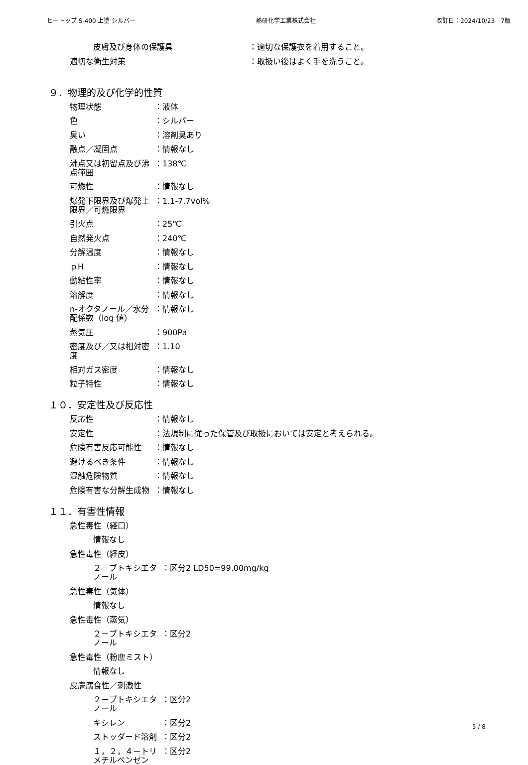ヒートップ S-400 上塗 シルバー 熱研化学工業株式会社 改訂日：2024/10/23　7版
皮膚及び身体の保護具 ：適切な保護衣を着用すること。
適切な衛生対策 ：取扱い後はよく手を洗うこと。
９．物理的及び化学的性質
物理状態 ：液体
色 ：シルバー
臭い ：溶剤臭あり
融点／凝固点 ：情報なし
沸点又は初留点及び沸点範囲 ：138℃
可燃性 ：情報なし
爆発下限界及び爆発上限界／可燃限界 ：1.1-7.7vol%
引火点 ：25℃
自然発火点 ：240℃
分解温度 ：情報なし
ｐH ：情報なし
動粘性率 ：情報なし
溶解度 ：情報なし
n-オクタノール／水分配係数（log 値） ：情報なし
蒸気圧 ：900Pa
密度及び／又は相対密度 ：1.10
相対ガス密度 ：情報なし
粒子特性 ：情報なし
１０．安定性及び反応性
反応性 ：情報なし
安定性 ：法規制に従った保管及び取扱においては安定と考えられる。
危険有害反応可能性 ：情報なし
避けるべき条件 ：情報なし
混触危険物質 ：情報なし
危険有害な分解生成物 ：情報なし
１１．有害性情報
急性毒性（経口）
情報なし
急性毒性（経皮）
２－ブトキシエタノール ：区分2 LD50=99.00mg/kg
急性毒性（気体）
情報なし
急性毒性（蒸気）
２－ブトキシエタノール ：区分2
急性毒性（粉塵ミスト）
情報なし
皮膚腐食性／刺激性
２－ブトキシエタノール ：区分2
キシレン ：区分2
ストッダード溶剤 ：区分2
１，２，４－トリメチルベンゼン ：区分2
5 / 8